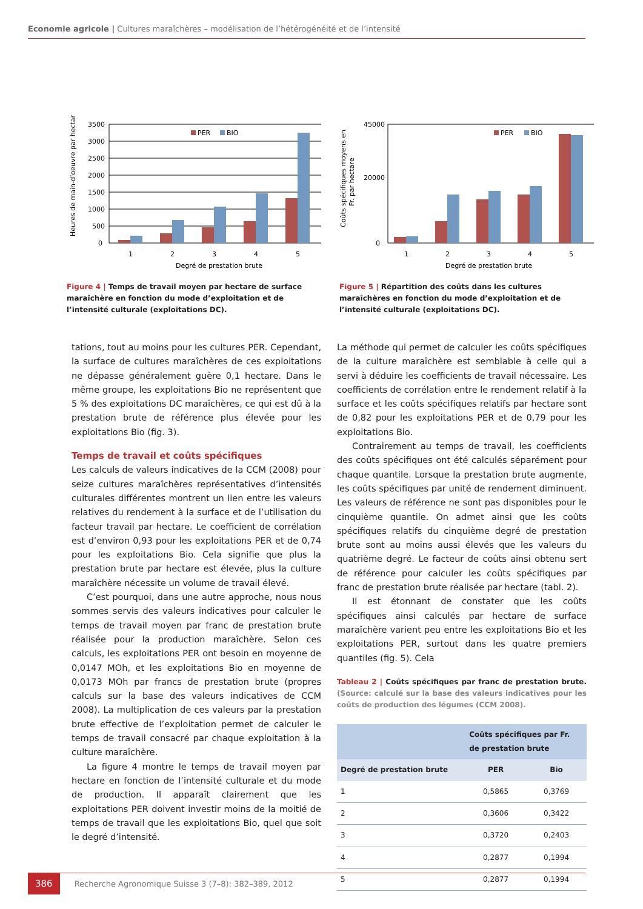Economie agricole | Cultures maraîchères – modélisation de l’hétérogénéité et de l’intensité
Heures de main-d’oeuvre par hectare
3500
3000
2500
2000
1500
1000
500
0
PER
BIO
1
2
3
4
5
Degré de prestation brute
Figure 4 | Temps de travail moyen par hectare de surface maraîchère en fonction du mode d’exploitation et de l’intensité culturale (exploitations DC).
Coûts spécifiques moyens en
Fr. par hectare
45000
20000
0
PER
BIO
1
2
3
4
5
Degré de prestation brute
Figure 5 | Répartition des coûts dans les cultures maraîchères en fonction du mode d’exploitation et de l’intensité culturale (exploitations DC).
tations, tout au moins pour les cultures PER. Cependant, la surface de cultures maraîchères de ces exploitations ne dépasse généralement guère 0,1 hectare. Dans le même groupe, les exploitations Bio ne représentent que 5 % des exploitations DC maraîchères, ce qui est dû à la prestation brute de référence plus élevée pour les exploitations Bio (fig. 3).
Temps de travail et coûts spécifiques
Les calculs de valeurs indicatives de la CCM (2008) pour seize cultures maraîchères représentatives d’intensités culturales différentes montrent un lien entre les valeurs relatives du rendement à la surface et de l’utilisation du facteur travail par hectare. Le coefficient de corrélation est d’environ 0,93 pour les exploitations PER et de 0,74 pour les exploitations Bio. Cela signifie que plus la prestation brute par hectare est élevée, plus la culture maraîchère nécessite un volume de travail élevé.
C’est pourquoi, dans une autre approche, nous nous sommes servis des valeurs indicatives pour calculer le temps de travail moyen par franc de prestation brute réalisée pour la production maraîchère. Selon ces calculs, les exploitations PER ont besoin en moyenne de 0,0147 MOh, et les exploitations Bio en moyenne de 0,0173 MOh par francs de prestation brute (propres calculs sur la base des valeurs indicatives de CCM 2008). La multiplication de ces valeurs par la prestation brute effective de l’exploitation permet de calculer le temps de travail consacré par chaque exploitation à la culture maraîchère.
La figure 4 montre le temps de travail moyen par hectare en fonction de l’intensité culturale et du mode de production. Il apparaît clairement que les exploitations PER doivent investir moins de la moitié de temps de travail que les exploitations Bio, quel que soit le degré d’intensité.
La méthode qui permet de calculer les coûts spécifiques de la culture maraîchère est semblable à celle qui a servi à déduire les coefficients de travail nécessaire. Les coefficients de corrélation entre le rendement relatif à la surface et les coûts spécifiques relatifs par hectare sont de 0,82 pour les exploitations PER et de 0,79 pour les exploitations Bio.
Contrairement au temps de travail, les coefficients des coûts spécifiques ont été calculés séparément pour chaque quantile. Lorsque la prestation brute augmente, les coûts spécifiques par unité de rendement diminuent. Les valeurs de référence ne sont pas disponibles pour le cinquième quantile. On admet ainsi que les coûts spécifiques relatifs du cinquième degré de prestation brute sont au moins aussi élevés que les valeurs du quatrième degré. Le facteur de coûts ainsi obtenu sert de référence pour calculer les coûts spécifiques par franc de prestation brute réalisée par hectare (tabl. 2).
Il est étonnant de constater que les coûts spécifiques ainsi calculés par hectare de surface maraîchère varient peu entre les exploitations Bio et les exploitations PER, surtout dans les quatre premiers quantiles (fig. 5). Cela
Tableau 2 | Coûts spécifiques par franc de prestation brute. (Source: calculé sur la base des valeurs indicatives pour les coûts de production des légumes (CCM 2008).
| | Coûts spécifiques par Fr. de prestation brute | |
| --- | --- | --- |
| Degré de prestation brute | PER | Bio |
| 1 | 0,5865 | 0,3769 |
| 2 | 0,3606 | 0,3422 |
| 3 | 0,3720 | 0,2403 |
| 4 | 0,2877 | 0,1994 |
| 5 | 0,2877 | 0,1994 |
386
Recherche Agronomique Suisse 3 (7–8): 382–389, 2012